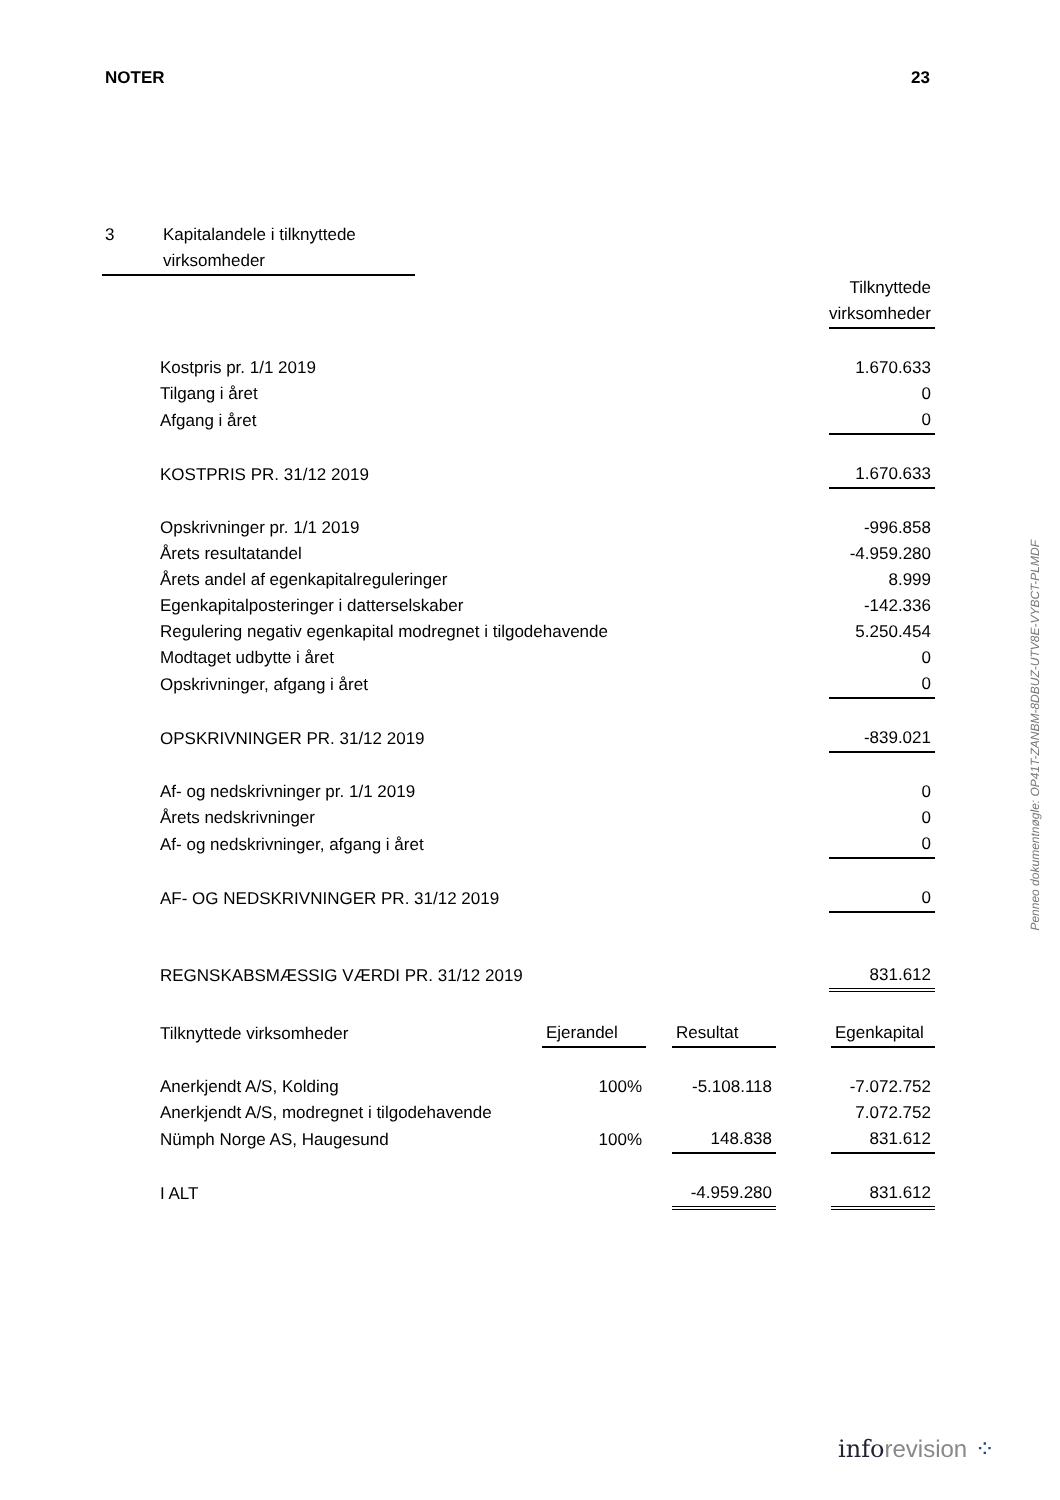NOTER 23
3 Kapitalandele i tilknyttede
virksomheder
| | Tilknyttede virksomheder |
| Kostpris pr. 1/1 2019 | 1.670.633 |
| Tilgang i året | 0 |
| Afgang i året | 0 |
| KOSTPRIS PR. 31/12 2019 | 1.670.633 |
| Opskrivninger pr. 1/1 2019 | -996.858 |
| Årets resultatandel | -4.959.280 |
| Årets andel af egenkapitalreguleringer | 8.999 |
| Egenkapitalposteringer i datterselskaber | -142.336 |
| Regulering negativ egenkapital modregnet i tilgodehavende | 5.250.454 |
| Modtaget udbytte i året | 0 |
| Opskrivninger, afgang i året | 0 |
| OPSKRIVNINGER PR. 31/12 2019 | -839.021 |
| Af- og nedskrivninger pr. 1/1 2019 | 0 |
| Årets nedskrivninger | 0 |
| Af- og nedskrivninger, afgang i året | 0 |
| AF- OG NEDSKRIVNINGER PR. 31/12 2019 | 0 |
| REGNSKABSMÆSSIG VÆRDI PR. 31/12 2019 | 831.612 |
| Tilknyttede virksomheder | Ejerandel | | Resultat | | Egenkapital |
| Anerkjendt A/S, Kolding | 100% | | -5.108.118 | | -7.072.752 |
| Anerkjendt A/S, modregnet i tilgodehavende | | | | | 7.072.752 |
| Nümph Norge AS, Haugesund | 100% | | 148.838 | | 831.612 |
| I ALT | | | -4.959.280 | | 831.612 |
Penneo dokumentnøgle: OP41T-ZANBM-8DBUZ-UTV8E-VYBCT-PLMDF
inforevision ⁘